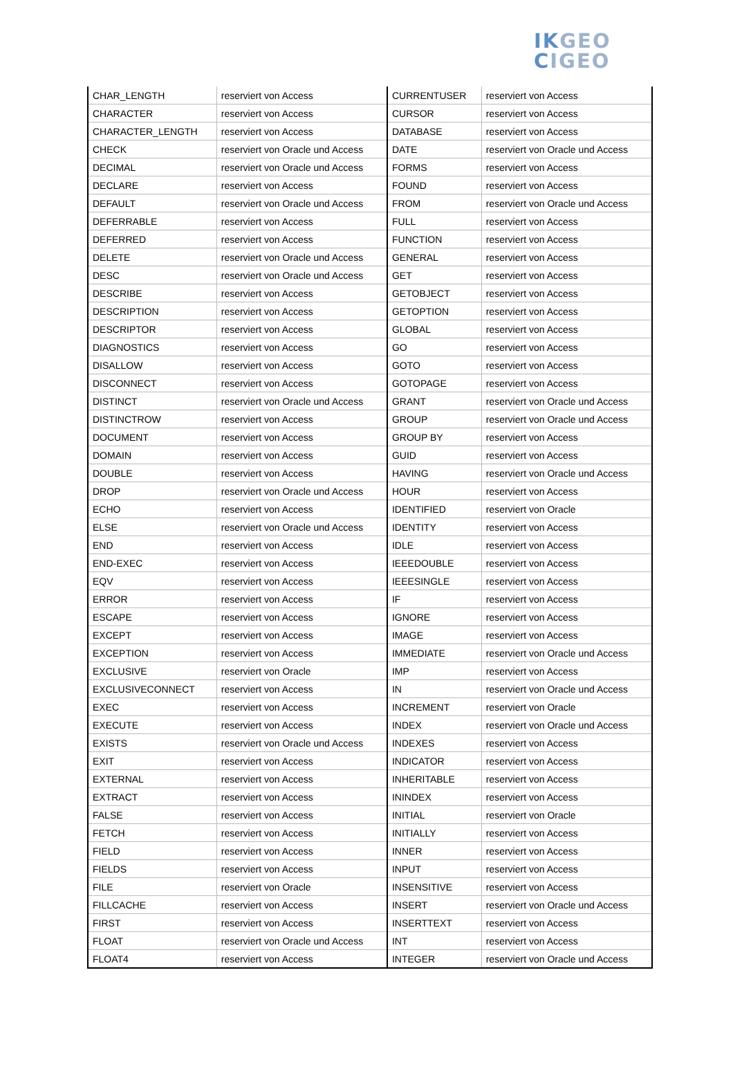IKGEO
CIGEO
| CHAR_LENGTH | reserviert von Access | CURRENTUSER | reserviert von Access |
| CHARACTER | reserviert von Access | CURSOR | reserviert von Access |
| CHARACTER_LENGTH | reserviert von Access | DATABASE | reserviert von Access |
| CHECK | reserviert von Oracle und Access | DATE | reserviert von Oracle und Access |
| DECIMAL | reserviert von Oracle und Access | FORMS | reserviert von Access |
| DECLARE | reserviert von Access | FOUND | reserviert von Access |
| DEFAULT | reserviert von Oracle und Access | FROM | reserviert von Oracle und Access |
| DEFERRABLE | reserviert von Access | FULL | reserviert von Access |
| DEFERRED | reserviert von Access | FUNCTION | reserviert von Access |
| DELETE | reserviert von Oracle und Access | GENERAL | reserviert von Access |
| DESC | reserviert von Oracle und Access | GET | reserviert von Access |
| DESCRIBE | reserviert von Access | GETOBJECT | reserviert von Access |
| DESCRIPTION | reserviert von Access | GETOPTION | reserviert von Access |
| DESCRIPTOR | reserviert von Access | GLOBAL | reserviert von Access |
| DIAGNOSTICS | reserviert von Access | GO | reserviert von Access |
| DISALLOW | reserviert von Access | GOTO | reserviert von Access |
| DISCONNECT | reserviert von Access | GOTOPAGE | reserviert von Access |
| DISTINCT | reserviert von Oracle und Access | GRANT | reserviert von Oracle und Access |
| DISTINCTROW | reserviert von Access | GROUP | reserviert von Oracle und Access |
| DOCUMENT | reserviert von Access | GROUP BY | reserviert von Access |
| DOMAIN | reserviert von Access | GUID | reserviert von Access |
| DOUBLE | reserviert von Access | HAVING | reserviert von Oracle und Access |
| DROP | reserviert von Oracle und Access | HOUR | reserviert von Access |
| ECHO | reserviert von Access | IDENTIFIED | reserviert von Oracle |
| ELSE | reserviert von Oracle und Access | IDENTITY | reserviert von Access |
| END | reserviert von Access | IDLE | reserviert von Access |
| END-EXEC | reserviert von Access | IEEEDOUBLE | reserviert von Access |
| EQV | reserviert von Access | IEEESINGLE | reserviert von Access |
| ERROR | reserviert von Access | IF | reserviert von Access |
| ESCAPE | reserviert von Access | IGNORE | reserviert von Access |
| EXCEPT | reserviert von Access | IMAGE | reserviert von Access |
| EXCEPTION | reserviert von Access | IMMEDIATE | reserviert von Oracle und Access |
| EXCLUSIVE | reserviert von Oracle | IMP | reserviert von Access |
| EXCLUSIVECONNECT | reserviert von Access | IN | reserviert von Oracle und Access |
| EXEC | reserviert von Access | INCREMENT | reserviert von Oracle |
| EXECUTE | reserviert von Access | INDEX | reserviert von Oracle und Access |
| EXISTS | reserviert von Oracle und Access | INDEXES | reserviert von Access |
| EXIT | reserviert von Access | INDICATOR | reserviert von Access |
| EXTERNAL | reserviert von Access | INHERITABLE | reserviert von Access |
| EXTRACT | reserviert von Access | ININDEX | reserviert von Access |
| FALSE | reserviert von Access | INITIAL | reserviert von Oracle |
| FETCH | reserviert von Access | INITIALLY | reserviert von Access |
| FIELD | reserviert von Access | INNER | reserviert von Access |
| FIELDS | reserviert von Access | INPUT | reserviert von Access |
| FILE | reserviert von Oracle | INSENSITIVE | reserviert von Access |
| FILLCACHE | reserviert von Access | INSERT | reserviert von Oracle und Access |
| FIRST | reserviert von Access | INSERTTEXT | reserviert von Access |
| FLOAT | reserviert von Oracle und Access | INT | reserviert von Access |
| FLOAT4 | reserviert von Access | INTEGER | reserviert von Oracle und Access |